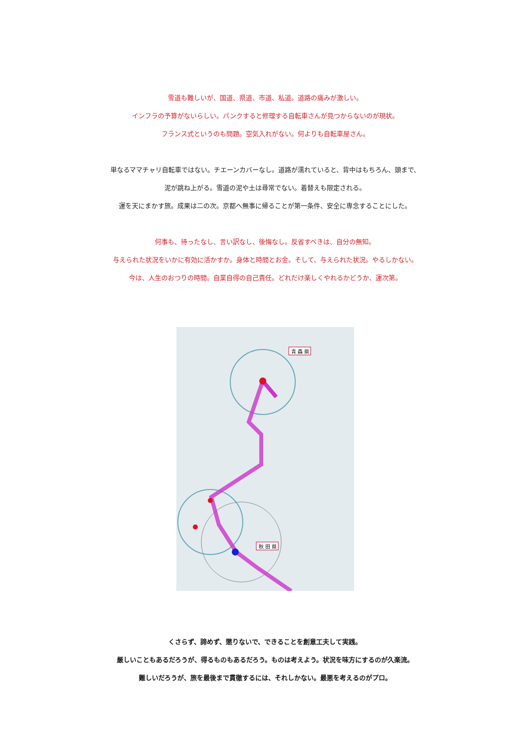雪道も難しいが、国道、県道、市道、私道。道路の痛みが激しい。
インフラの予算がないらしい。パンクすると修理する自転車さんが見つからないのが現状。
フランス式というのも問題。空気入れがない。何よりも自転車屋さん。
単なるママチャリ自転車ではない。チエーンカバーなし。道路が濡れていると、背中はもちろん、頭まで、
泥が跳ね上がる。雪道の泥や土は尋常でない。着替えも限定される。
運を天にまかす旅。成果は二の次。京都へ無事に帰ることが第一条件、安全に専念することにした。
何事も、待ったなし、言い訳なし、後悔なし。反省すべきは、自分の無知。
与えられた状況をいかに有効に活かすか。身体と時間とお金。そして、与えられた状況。やるしかない。
今は、人生のおつりの時間。自業自得の自己責任。どれだけ楽しくやれるかどうか、運次第。
青 森 県
秋 田 県
くさらず、諦めず、懲りないで、できることを創意工夫して実践。
厳しいこともあるだろうが、得るものもあるだろう。ものは考えよう。状況を味方にするのが久楽流。
難しいだろうが、旅を最後まで貫徹するには、それしかない。最悪を考えるのがプロ。